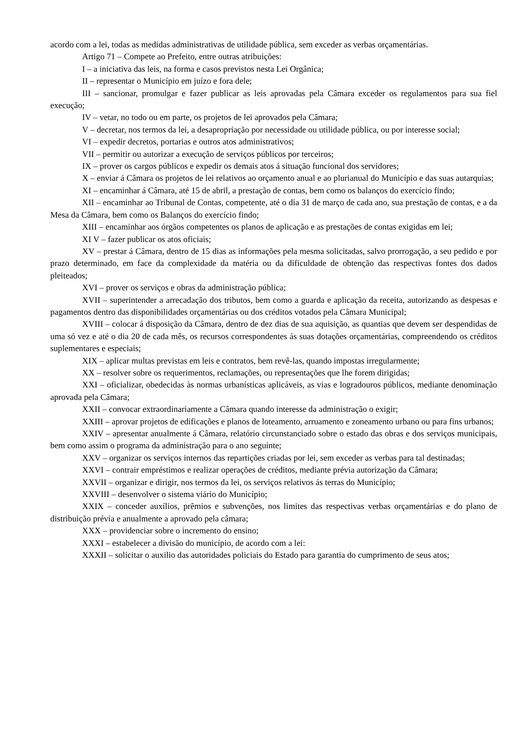acordo com a lei, todas as medidas administrativas de utilidade pública, sem exceder as verbas orçamentárias.
Artigo 71 – Compete ao Prefeito, entre outras atribuições:
I – a iniciativa das leis, na forma e casos previstos nesta Lei Orgânica;
II – representar o Município em juízo e fora dele;
III – sancionar, promulgar e fazer publicar as leis aprovadas pela Câmara exceder os regulamentos para sua fiel execução;
IV – vetar, no todo ou em parte, os projetos de lei aprovados pela Câmara;
V – decretar, nos termos da lei, a desapropriação por necessidade ou utilidade pública, ou por interesse social;
VI – expedir decretos, portarias e outros atos administrativos;
VII – permitir ou autorizar a execução de serviços públicos por terceiros;
IX – prover os cargos públicos e expedir os demais atos á situação funcional dos servidores;
X – enviar á Câmara os projetos de lei relativos ao orçamento anual e ao plurianual do Município e das suas autarquias;
XI – encaminhar á Câmara, até 15 de abril, a prestação de contas, bem como os balanços do exercício findo;
XII – encaminhar ao Tribunal de Contas, competente, até o dia 31 de março de cada ano, sua prestação de contas, e a da Mesa da Câmara, bem como os Balanços do exercício findo;
XIII – encaminhar aos órgãos competentes os planos de aplicação e as prestações de contas exigidas em lei;
XI V – fazer publicar os atos oficiais;
XV – prestar á Câmara, dentro de 15 dias as informações pela mesma solicitadas, salvo prorrogação, a seu pedido e por prazo determinado, em face da complexidade da matéria ou da dificuldade de obtenção das respectivas fontes dos dados pleiteados;
XVI – prover os serviços e obras da administração pública;
XVII – superintender a arrecadação dos tributos, bem como a guarda e aplicação da receita, autorizando as despesas e pagamentos dentro das disponibilidades orçamentárias ou dos créditos votados pela Câmara Municipal;
XVIII – colocar á disposição da Câmara, dentro de dez dias de sua aquisição, as quantias que devem ser despendidas de uma só vez e até o dia 20 de cada mês, os recursos correspondentes ás suas dotações orçamentárias, compreendendo os créditos suplementares e especiais;
XIX – aplicar multas previstas em leis e contratos, bem revê-las, quando impostas irregularmente;
XX – resolver sobre os requerimentos, reclamações, ou representações que lhe forem dirigidas;
XXI – oficializar, obedecidas às normas urbanísticas aplicáveis, as vias e logradouros públicos, mediante denominação aprovada pela Câmara;
XXII – convocar extraordinariamente a Câmara quando interesse da administração o exigir;
XXIII – aprovar projetos de edificações e planos de loteamento, arruamento e zoneamento urbano ou para fins urbanos;
XXIV – apresentar anualmente á Câmara, relatório circunstanciado sobre o estado das obras e dos serviços municipais, bem como assim o programa da administração para o ano seguinte;
XXV – organizar os serviços internos das repartições criadas por lei, sem exceder as verbas para tal destinadas;
XXVI – contrair empréstimos e realizar operações de créditos, mediante prévia autorização da Câmara;
XXVII – organizar e dirigir, nos termos da lei, os serviços relativos ás terras do Município;
XXVIII – desenvolver o sistema viário do Município;
XXIX – conceder auxílios, prêmios e subvenções, nos limites das respectivas verbas orçamentárias e do plano de distribuição prévia e anualmente a aprovado pela câmara;
XXX – providenciar sobre o incremento do ensino;
XXXI – estabelecer a divisão do município, de acordo com a lei:
XXXII – solicitar o auxilio das autoridades policiais do Estado para garantia do cumprimento de seus atos;